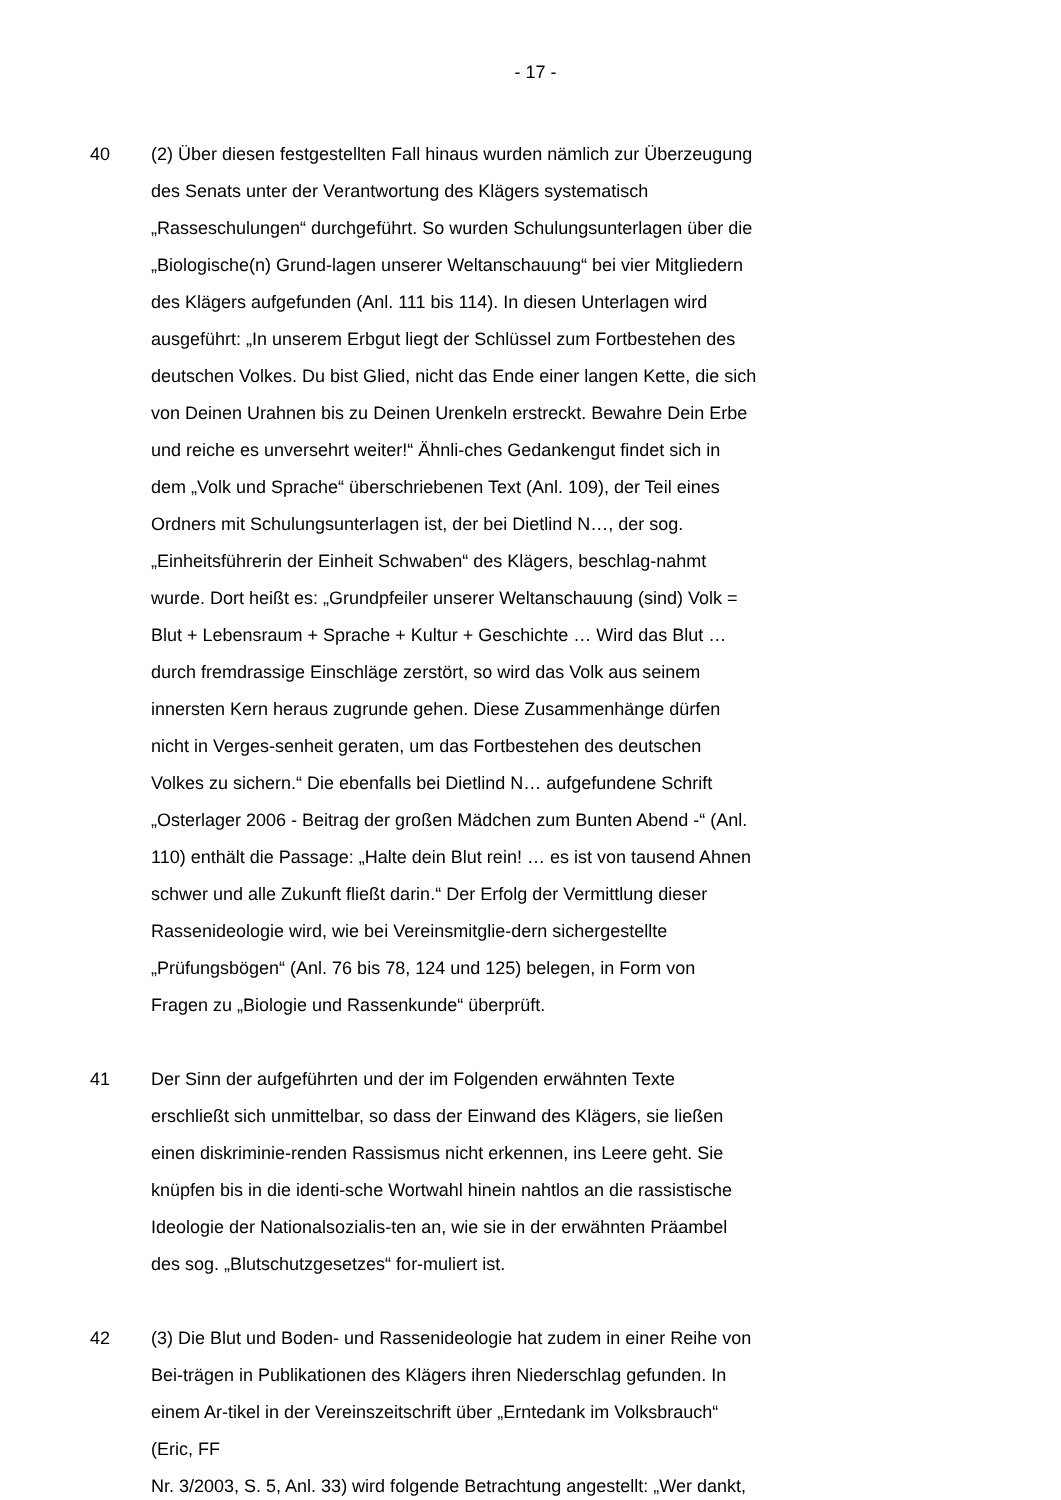- 17 -
40 (2) Über diesen festgestellten Fall hinaus wurden nämlich zur Überzeugung des Senats unter der Verantwortung des Klägers systematisch „Rasseschulungen“ durchgeführt. So wurden Schulungsunterlagen über die „Biologische(n) Grund-lagen unserer Weltanschauung“ bei vier Mitgliedern des Klägers aufgefunden (Anl. 111 bis 114). In diesen Unterlagen wird ausgeführt: „In unserem Erbgut liegt der Schlüssel zum Fortbestehen des deutschen Volkes. Du bist Glied, nicht das Ende einer langen Kette, die sich von Deinen Urahnen bis zu Deinen Urenkeln erstreckt. Bewahre Dein Erbe und reiche es unversehrt weiter!“ Ähnli-ches Gedankengut findet sich in dem „Volk und Sprache“ überschriebenen Text (Anl. 109), der Teil eines Ordners mit Schulungsunterlagen ist, der bei Dietlind N…, der sog. „Einheitsführerin der Einheit Schwaben“ des Klägers, beschlag-nahmt wurde. Dort heißt es: „Grundpfeiler unserer Weltanschauung (sind) Volk = Blut + Lebensraum + Sprache + Kultur + Geschichte … Wird das Blut … durch fremdrassige Einschläge zerstört, so wird das Volk aus seinem innersten Kern heraus zugrunde gehen. Diese Zusammenhänge dürfen nicht in Verges-senheit geraten, um das Fortbestehen des deutschen Volkes zu sichern.“ Die ebenfalls bei Dietlind N… aufgefundene Schrift „Osterlager 2006 - Beitrag der großen Mädchen zum Bunten Abend -“ (Anl. 110) enthält die Passage: „Halte dein Blut rein! … es ist von tausend Ahnen schwer und alle Zukunft fließt darin.“ Der Erfolg der Vermittlung dieser Rassenideologie wird, wie bei Vereinsmitglie-dern sichergestellte „Prüfungsbögen“ (Anl. 76 bis 78, 124 und 125) belegen, in Form von Fragen zu „Biologie und Rassenkunde“ überprüft.
41 Der Sinn der aufgeführten und der im Folgenden erwähnten Texte erschließt sich unmittelbar, so dass der Einwand des Klägers, sie ließen einen diskriminie-renden Rassismus nicht erkennen, ins Leere geht. Sie knüpfen bis in die identi-sche Wortwahl hinein nahtlos an die rassistische Ideologie der Nationalsozialis-ten an, wie sie in der erwähnten Präambel des sog. „Blutschutzgesetzes“ for-muliert ist.
42 (3) Die Blut und Boden- und Rassenideologie hat zudem in einer Reihe von Bei-trägen in Publikationen des Klägers ihren Niederschlag gefunden. In einem Ar-tikel in der Vereinszeitschrift über „Erntedank im Volksbrauch“ (Eric, FF
Nr. 3/2003, S. 5, Anl. 33) wird folgende Betrachtung angestellt: „Wer dankt,